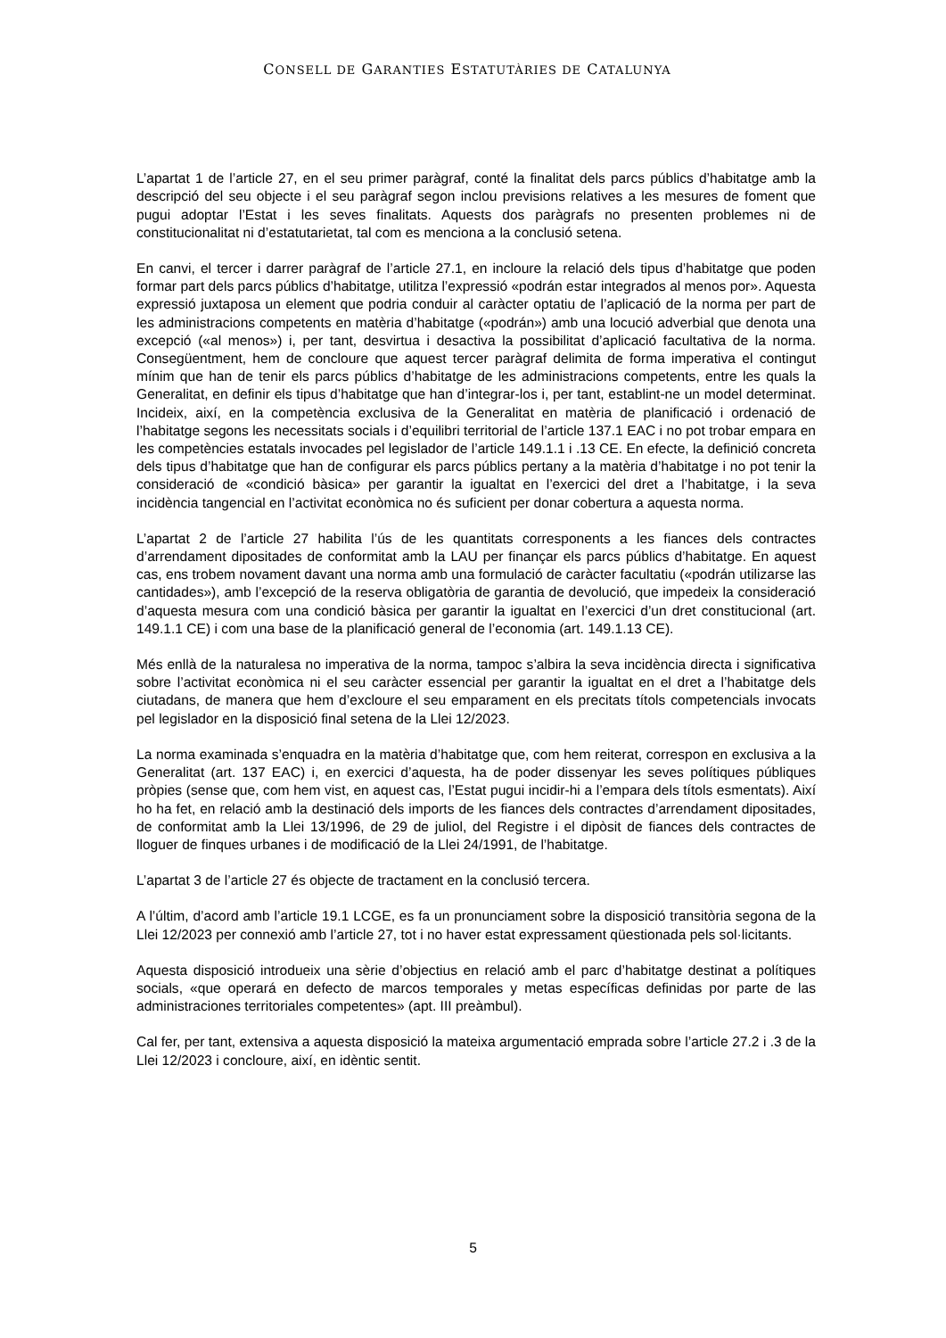CONSELL DE GARANTIES ESTATUTÀRIES DE CATALUNYA
L’apartat 1 de l’article 27, en el seu primer paràgraf, conté la finalitat dels parcs públics d’habitatge amb la descripció del seu objecte i el seu paràgraf segon inclou previsions relatives a les mesures de foment que pugui adoptar l’Estat i les seves finalitats. Aquests dos paràgrafs no presenten problemes ni de constitucionalitat ni d’estatutarietat, tal com es menciona a la conclusió setena.
En canvi, el tercer i darrer paràgraf de l’article 27.1, en incloure la relació dels tipus d’habitatge que poden formar part dels parcs públics d’habitatge, utilitza l’expressió «podrán estar integrados al menos por». Aquesta expressió juxtaposa un element que podria conduir al caràcter optatiu de l’aplicació de la norma per part de les administracions competents en matèria d’habitatge («podrán») amb una locució adverbial que denota una excepció («al menos») i, per tant, desvirtua i desactiva la possibilitat d’aplicació facultativa de la norma. Consegüentment, hem de concloure que aquest tercer paràgraf delimita de forma imperativa el contingut mínim que han de tenir els parcs públics d’habitatge de les administracions competents, entre les quals la Generalitat, en definir els tipus d’habitatge que han d’integrar-los i, per tant, establint-ne un model determinat. Incideix, així, en la competència exclusiva de la Generalitat en matèria de planificació i ordenació de l’habitatge segons les necessitats socials i d’equilibri territorial de l’article 137.1 EAC i no pot trobar empara en les competències estatals invocades pel legislador de l’article 149.1.1 i .13 CE. En efecte, la definició concreta dels tipus d’habitatge que han de configurar els parcs públics pertany a la matèria d’habitatge i no pot tenir la consideració de «condició bàsica» per garantir la igualtat en l’exercici del dret a l’habitatge, i la seva incidència tangencial en l’activitat econòmica no és suficient per donar cobertura a aquesta norma.
L’apartat 2 de l’article 27 habilita l’ús de les quantitats corresponents a les fiances dels contractes d’arrendament dipositades de conformitat amb la LAU per finançar els parcs públics d’habitatge. En aquest cas, ens trobem novament davant una norma amb una formulació de caràcter facultatiu («podrán utilizarse las cantidades»), amb l’excepció de la reserva obligatòria de garantia de devolució, que impedeix la consideració d’aquesta mesura com una condició bàsica per garantir la igualtat en l’exercici d’un dret constitucional (art. 149.1.1 CE) i com una base de la planificació general de l’economia (art. 149.1.13 CE).
Més enllà de la naturalesa no imperativa de la norma, tampoc s’albira la seva incidència directa i significativa sobre l’activitat econòmica ni el seu caràcter essencial per garantir la igualtat en el dret a l’habitatge dels ciutadans, de manera que hem d’excloure el seu emparament en els precitats títols competencials invocats pel legislador en la disposició final setena de la Llei 12/2023.
La norma examinada s’enquadra en la matèria d’habitatge que, com hem reiterat, correspon en exclusiva a la Generalitat (art. 137 EAC) i, en exercici d’aquesta, ha de poder dissenyar les seves polítiques públiques pròpies (sense que, com hem vist, en aquest cas, l’Estat pugui incidir-hi a l’empara dels títols esmentats). Així ho ha fet, en relació amb la destinació dels imports de les fiances dels contractes d’arrendament dipositades, de conformitat amb la Llei 13/1996, de 29 de juliol, del Registre i el dipòsit de fiances dels contractes de lloguer de finques urbanes i de modificació de la Llei 24/1991, de l’habitatge.
L’apartat 3 de l’article 27 és objecte de tractament en la conclusió tercera.
A l’últim, d’acord amb l’article 19.1 LCGE, es fa un pronunciament sobre la disposició transitòria segona de la Llei 12/2023 per connexió amb l’article 27, tot i no haver estat expressament qüestionada pels sol·licitants.
Aquesta disposició introdueix una sèrie d’objectius en relació amb el parc d’habitatge destinat a polítiques socials, «que operará en defecto de marcos temporales y metas específicas definidas por parte de las administraciones territoriales competentes» (apt. III preàmbul).
Cal fer, per tant, extensiva a aquesta disposició la mateixa argumentació emprada sobre l’article 27.2 i .3 de la Llei 12/2023 i concloure, així, en idèntic sentit.
5